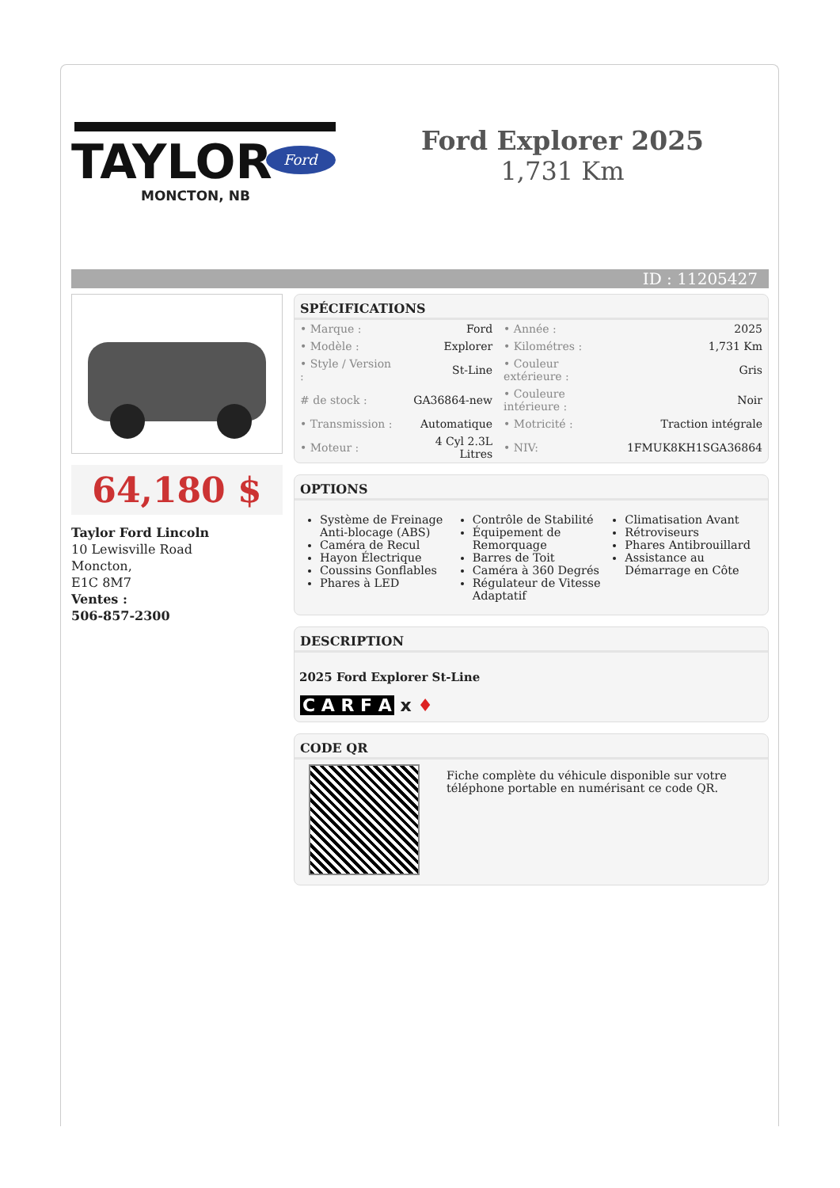TAYLOR
Ford
MONCTON, NB
Ford Explorer 2025
1,731 Km
ID : 11205427
64,180 $
Taylor Ford Lincoln
10 Lewisville Road
Moncton,
E1C 8M7
Ventes :
506-857-2300
SPÉCIFICATIONS
| • Marque : | Ford | • Année : | 2025 |
| • Modèle : | Explorer | • Kilométres : | 1,731 Km |
| • Style / Version : | St-Line | • Couleur extérieure : | Gris |
| # de stock : | GA36864-new | • Couleure intérieure : | Noir |
| • Transmission : | Automatique | • Motricité : | Traction intégrale |
| • Moteur : | 4 Cyl 2.3L Litres | • NIV: | 1FMUK8KH1SGA36864 |
OPTIONS
Système de Freinage Anti-blocage (ABS)
Caméra de Recul
Hayon Électrique
Coussins Gonflables
Phares à LED
Contrôle de Stabilité
Équipement de Remorquage
Barres de Toit
Caméra à 360 Degrés
Régulateur de Vitesse Adaptatif
Climatisation Avant
Rétroviseurs
Phares Antibrouillard
Assistance au Démarrage en Côte
DESCRIPTION
2025 Ford Explorer St-Line
C A R F A x ♦
CODE QR
Fiche complète du véhicule disponible sur votre téléphone portable en numérisant ce code QR.